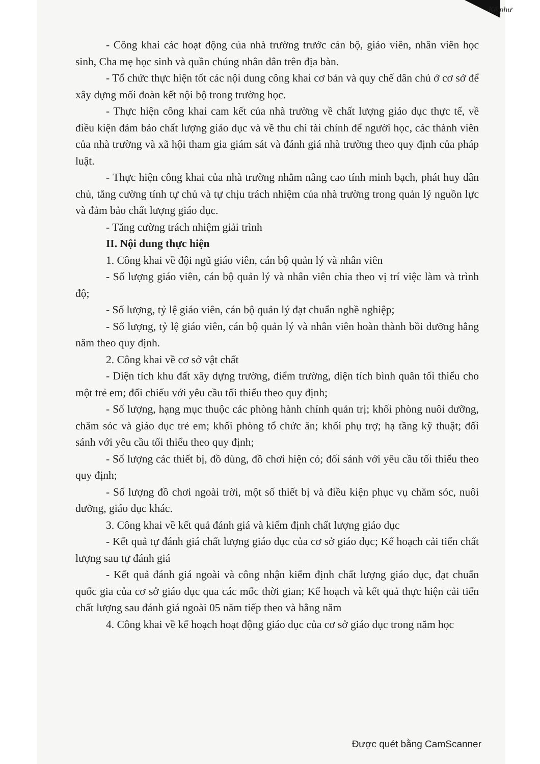-Kế phư
- Công khai các hoạt động của nhà trường trước cán bộ, giáo viên, nhân viên học sinh, Cha mẹ học sinh và quần chúng nhân dân trên địa bàn.
- Tổ chức thực hiện tốt các nội dung công khai cơ bản và quy chế dân chủ ở cơ sở để xây dựng mối đoàn kết nội bộ trong trường học.
- Thực hiện công khai cam kết của nhà trường về chất lượng giáo dục thực tế, về điều kiện đảm bảo chất lượng giáo dục và về thu chi tài chính để người học, các thành viên của nhà trường và xã hội tham gia giám sát và đánh giá nhà trường theo quy định của pháp luật.
- Thực hiện công khai của nhà trường nhằm nâng cao tính minh bạch, phát huy dân chủ, tăng cường tính tự chủ và tự chịu trách nhiệm của nhà trường trong quản lý nguồn lực và đảm bảo chất lượng giáo dục.
- Tăng cường trách nhiệm giải trình
II. Nội dung thực hiện
1. Công khai về đội ngũ giáo viên, cán bộ quản lý và nhân viên
- Số lượng giáo viên, cán bộ quản lý và nhân viên chia theo vị trí việc làm và trình độ;
- Số lượng, tỷ lệ giáo viên, cán bộ quản lý đạt chuẩn nghề nghiệp;
- Số lượng, tỷ lệ giáo viên, cán bộ quản lý và nhân viên hoàn thành bồi dưỡng hằng năm theo quy định.
2. Công khai về cơ sở vật chất
- Diện tích khu đất xây dựng trường, điểm trường, diện tích bình quân tối thiểu cho một trẻ em; đối chiếu với yêu cầu tối thiểu theo quy định;
- Số lượng, hạng mục thuộc các phòng hành chính quản trị; khối phòng nuôi dưỡng, chăm sóc và giáo dục trẻ em; khối phòng tổ chức ăn; khối phụ trợ; hạ tầng kỹ thuật; đối sánh với yêu cầu tối thiểu theo quy định;
- Số lượng các thiết bị, đồ dùng, đồ chơi hiện có; đối sánh với yêu cầu tối thiểu theo quy định;
- Số lượng đồ chơi ngoài trời, một số thiết bị và điều kiện phục vụ chăm sóc, nuôi dưỡng, giáo dục khác.
3. Công khai về kết quả đánh giá và kiểm định chất lượng giáo dục
- Kết quả tự đánh giá chất lượng giáo dục của cơ sở giáo dục; Kế hoạch cải tiến chất lượng sau tự đánh giá
- Kết quả đánh giá ngoài và công nhận kiểm định chất lượng giáo dục, đạt chuẩn quốc gia của cơ sở giáo dục qua các mốc thời gian; Kế hoạch và kết quả thực hiện cải tiến chất lượng sau đánh giá ngoài 05 năm tiếp theo và hằng năm
4. Công khai về kế hoạch hoạt động giáo dục của cơ sở giáo dục trong năm học
Được quét bằng CamScanner